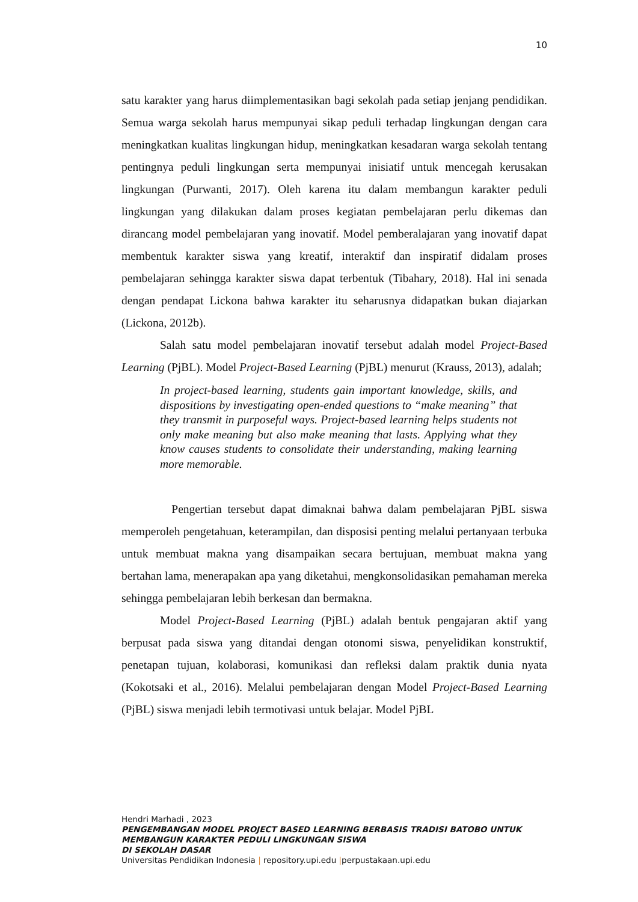10
satu karakter yang harus diimplementasikan bagi sekolah pada setiap jenjang pendidikan. Semua warga sekolah harus mempunyai sikap peduli terhadap lingkungan dengan cara meningkatkan kualitas lingkungan hidup, meningkatkan kesadaran warga sekolah tentang pentingnya peduli lingkungan serta mempunyai inisiatif untuk mencegah kerusakan lingkungan (Purwanti, 2017). Oleh karena itu dalam membangun karakter peduli lingkungan yang dilakukan dalam proses kegiatan pembelajaran perlu dikemas dan dirancang model pembelajaran yang inovatif. Model pemberalajaran yang inovatif dapat membentuk karakter siswa yang kreatif, interaktif dan inspiratif didalam proses pembelajaran sehingga karakter siswa dapat terbentuk (Tibahary, 2018). Hal ini senada dengan pendapat Lickona bahwa karakter itu seharusnya didapatkan bukan diajarkan (Lickona, 2012b).
Salah satu model pembelajaran inovatif tersebut adalah model Project-Based Learning (PjBL). Model Project-Based Learning (PjBL) menurut (Krauss, 2013), adalah;
In project-based learning, students gain important knowledge, skills, and dispositions by investigating open-ended questions to “make meaning” that they transmit in purposeful ways. Project-based learning helps students not only make meaning but also make meaning that lasts. Applying what they know causes students to consolidate their understanding, making learning more memorable.
Pengertian tersebut dapat dimaknai bahwa dalam pembelajaran PjBL siswa memperoleh pengetahuan, keterampilan, dan disposisi penting melalui pertanyaan terbuka untuk membuat makna yang disampaikan secara bertujuan, membuat makna yang bertahan lama, menerapakan apa yang diketahui, mengkonsolidasikan pemahaman mereka sehingga pembelajaran lebih berkesan dan bermakna.
Model Project-Based Learning (PjBL) adalah bentuk pengajaran aktif yang berpusat pada siswa yang ditandai dengan otonomi siswa, penyelidikan konstruktif, penetapan tujuan, kolaborasi, komunikasi dan refleksi dalam praktik dunia nyata (Kokotsaki et al., 2016). Melalui pembelajaran dengan Model Project-Based Learning (PjBL) siswa menjadi lebih termotivasi untuk belajar. Model PjBL
Hendri Marhadi , 2023
PENGEMBANGAN MODEL PROJECT BASED LEARNING BERBASIS TRADISI BATOBO UNTUK
MEMBANGUN KARAKTER PEDULI LINGKUNGAN SISWA
DI SEKOLAH DASAR
Universitas Pendidikan Indonesia | repository.upi.edu |perpustakaan.upi.edu